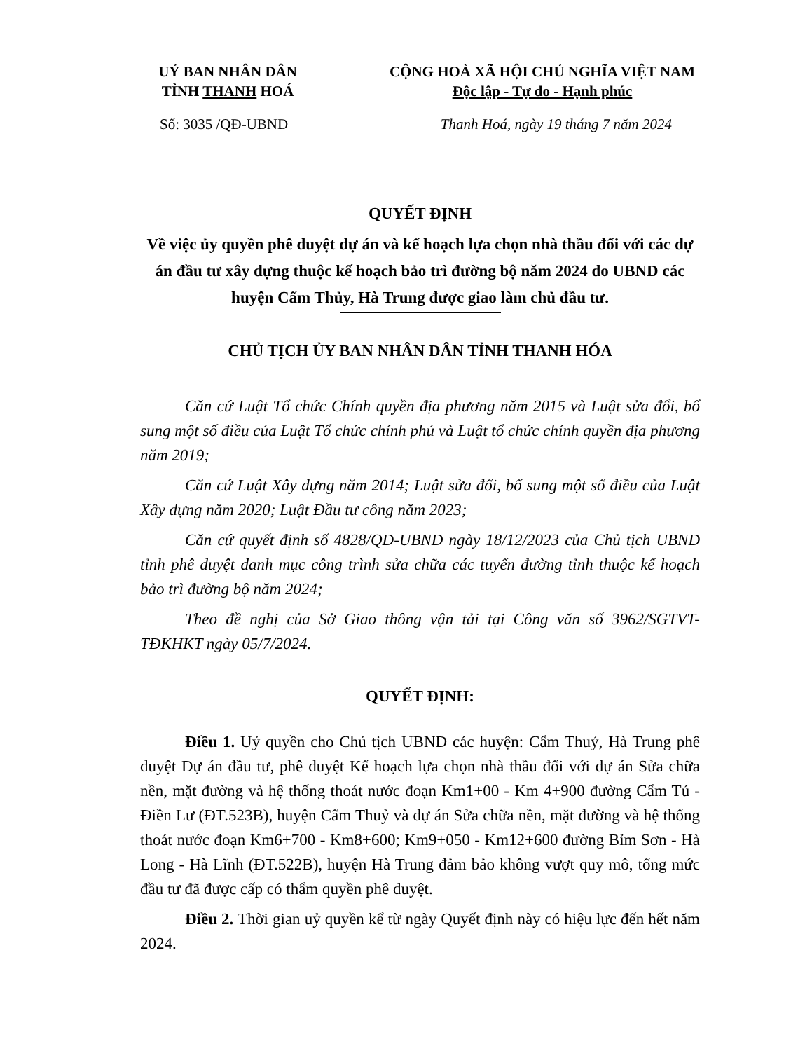UỶ BAN NHÂN DÂN
TỈNH THANH HOÁ
CỘNG HOÀ XÃ HỘI CHỦ NGHĨA VIỆT NAM
Độc lập - Tự do - Hạnh phúc
Số: 3035 /QĐ-UBND Thanh Hoá, ngày 19 tháng 7 năm 2024
QUYẾT ĐỊNH
Về việc ủy quyền phê duyệt dự án và kế hoạch lựa chọn nhà thầu đối với các dự án đầu tư xây dựng thuộc kế hoạch bảo trì đường bộ năm 2024 do UBND các huyện Cẩm Thủy, Hà Trung được giao làm chủ đầu tư.
CHỦ TỊCH ỦY BAN NHÂN DÂN TỈNH THANH HÓA
Căn cứ Luật Tổ chức Chính quyền địa phương năm 2015 và Luật sửa đổi, bổ sung một số điều của Luật Tổ chức chính phủ và Luật tổ chức chính quyền địa phương năm 2019;
Căn cứ Luật Xây dựng năm 2014; Luật sửa đổi, bổ sung một số điều của Luật Xây dựng năm 2020; Luật Đầu tư công năm 2023;
Căn cứ quyết định số 4828/QĐ-UBND ngày 18/12/2023 của Chủ tịch UBND tỉnh phê duyệt danh mục công trình sửa chữa các tuyến đường tỉnh thuộc kế hoạch bảo trì đường bộ năm 2024;
Theo đề nghị của Sở Giao thông vận tải tại Công văn số 3962/SGTVT-TĐKHKT ngày 05/7/2024.
QUYẾT ĐỊNH:
Điều 1. Uỷ quyền cho Chủ tịch UBND các huyện: Cẩm Thuỷ, Hà Trung phê duyệt Dự án đầu tư, phê duyệt Kế hoạch lựa chọn nhà thầu đối với dự án Sửa chữa nền, mặt đường và hệ thống thoát nước đoạn Km1+00 - Km 4+900 đường Cẩm Tú - Điền Lư (ĐT.523B), huyện Cẩm Thuỷ và dự án Sửa chữa nền, mặt đường và hệ thống thoát nước đoạn Km6+700 - Km8+600; Km9+050 - Km12+600 đường Bỉm Sơn - Hà Long - Hà Lĩnh (ĐT.522B), huyện Hà Trung đảm bảo không vượt quy mô, tổng mức đầu tư đã được cấp có thẩm quyền phê duyệt.
Điều 2. Thời gian uỷ quyền kể từ ngày Quyết định này có hiệu lực đến hết năm 2024.